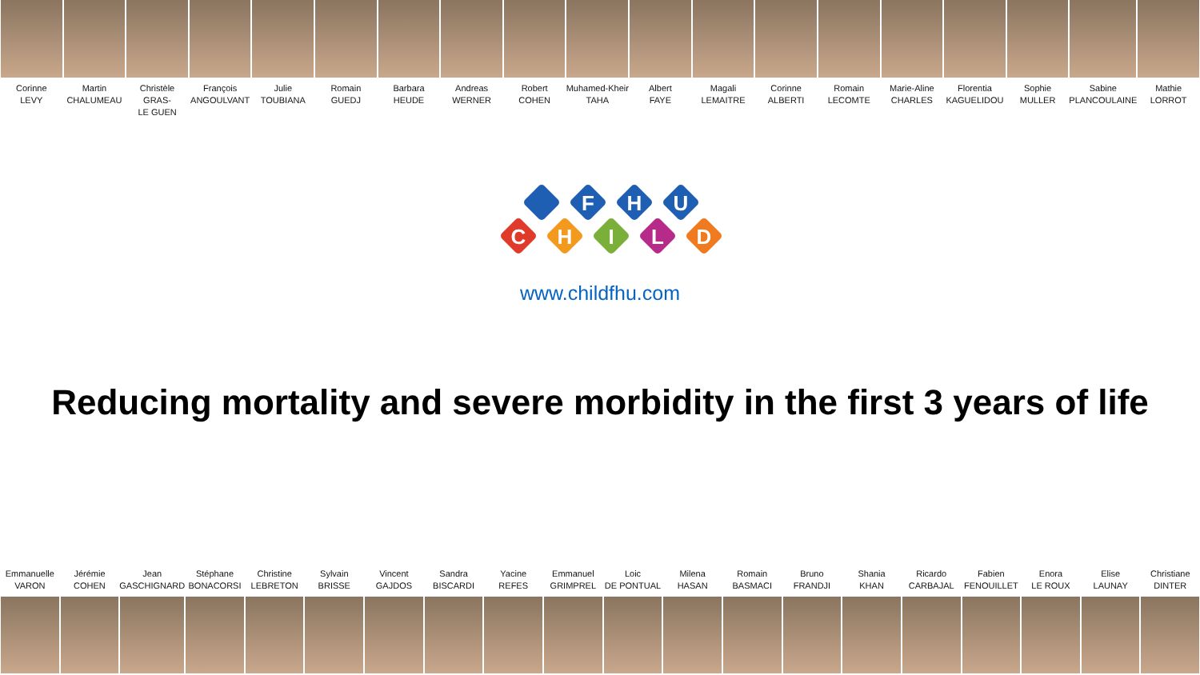Corinne
LEVY
Martin
CHALUMEAU
Christèle GRAS-
LE GUEN
François
ANGOULVANT
Julie
TOUBIANA
Romain
GUEDJ
Barbara
HEUDE
Andreas
WERNER
Robert
COHEN
Muhamed-Kheir
TAHA
Albert
FAYE
Magali
LEMAITRE
Corinne
ALBERTI
Romain
LECOMTE
Marie-Aline
CHARLES
Florentia
KAGUELIDOU
Sophie
MULLER
Sabine
PLANCOULAINE
Mathie
LORROT
F
H
U
C
H
I
L
D
www.childfhu.com
Reducing mortality and severe morbidity in the first 3 years of life
Emmanuelle
VARON
Jérémie
COHEN
Jean
GASCHIGNARD
Stéphane
BONACORSI
Christine
LEBRETON
Sylvain
BRISSE
Vincent
GAJDOS
Sandra
BISCARDI
Yacine
REFES
Emmanuel
GRIMPREL
Loic
DE PONTUAL
Milena
HASAN
Romain
BASMACI
Bruno
FRANDJI
Shania
KHAN
Ricardo
CARBAJAL
Fabien
FENOUILLET
Enora
LE ROUX
Elise
LAUNAY
Christiane
DINTER